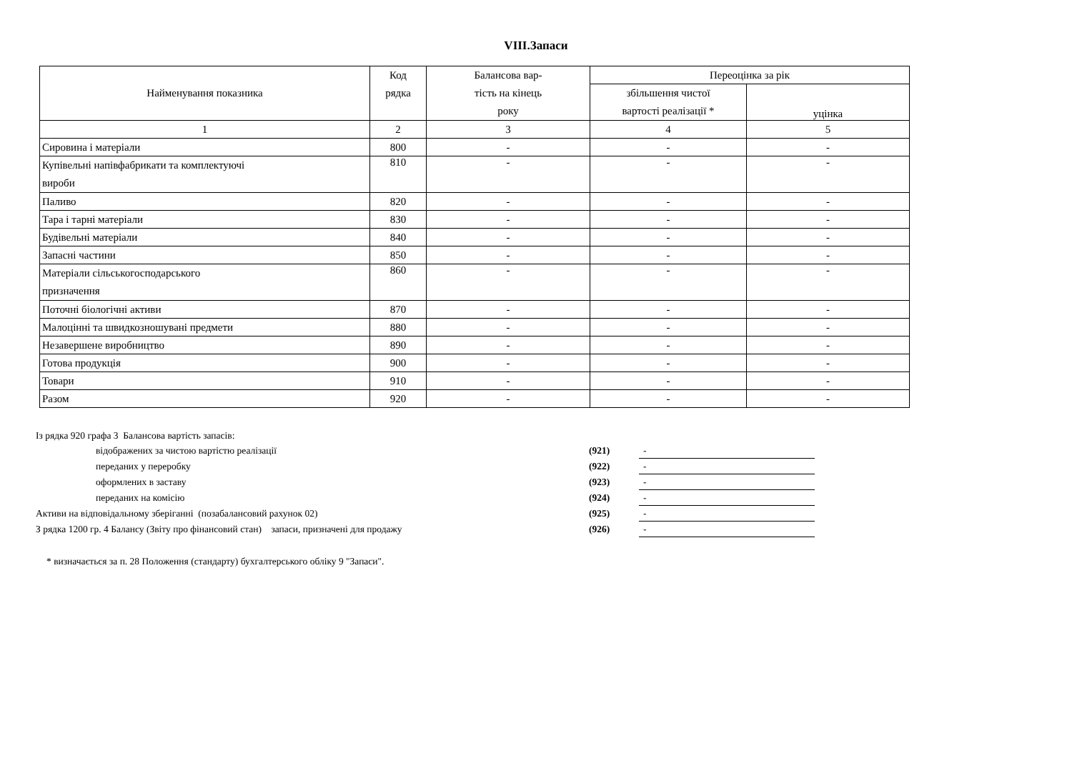VIII.Запаси
| Найменування показника | Код рядка | Балансова вар- тість на кінець року | Переоцінка за рік | |
| --- | --- | --- | --- | --- |
| | | | збільшення чистої вартості реалізації * | |
| | | | | уцінка |
| 1 | 2 | 3 | 4 | 5 |
| Сировина і матеріали | 800 | - | - | - |
| Купівельні напівфабрикати та комплектуючі вироби | 810 | - | - | - |
| Паливо | 820 | - | - | - |
| Тара і тарні матеріали | 830 | - | - | - |
| Будівельні матеріали | 840 | - | - | - |
| Запасні частини | 850 | - | - | - |
| Матеріали сільськогосподарського призначення | 860 | - | - | - |
| Поточні біологічні активи | 870 | - | - | - |
| Малоцінні та швидкозношувані предмети | 880 | - | - | - |
| Незавершене виробництво | 890 | - | - | - |
| Готова продукція | 900 | - | - | - |
| Товари | 910 | - | - | - |
| Разом | 920 | - | - | - |
| Із рядка 920 графа 3 Балансова вартість запасів: | | |
| відображених за чистою вартістю реалізації | (921) | - |
| переданих у переробку | (922) | - |
| оформлених в заставу | (923) | - |
| переданих на комісію | (924) | - |
| Активи на відповідальному зберіганні (позабалансовий рахунок 02) | (925) | - |
| З рядка 1200 гр. 4 Балансу (Звіту про фінансовий стан) запаси, призначені для продажу | (926) | - |
* визначається за п. 28 Положення (стандарту) бухгалтерського обліку 9 "Запаси".